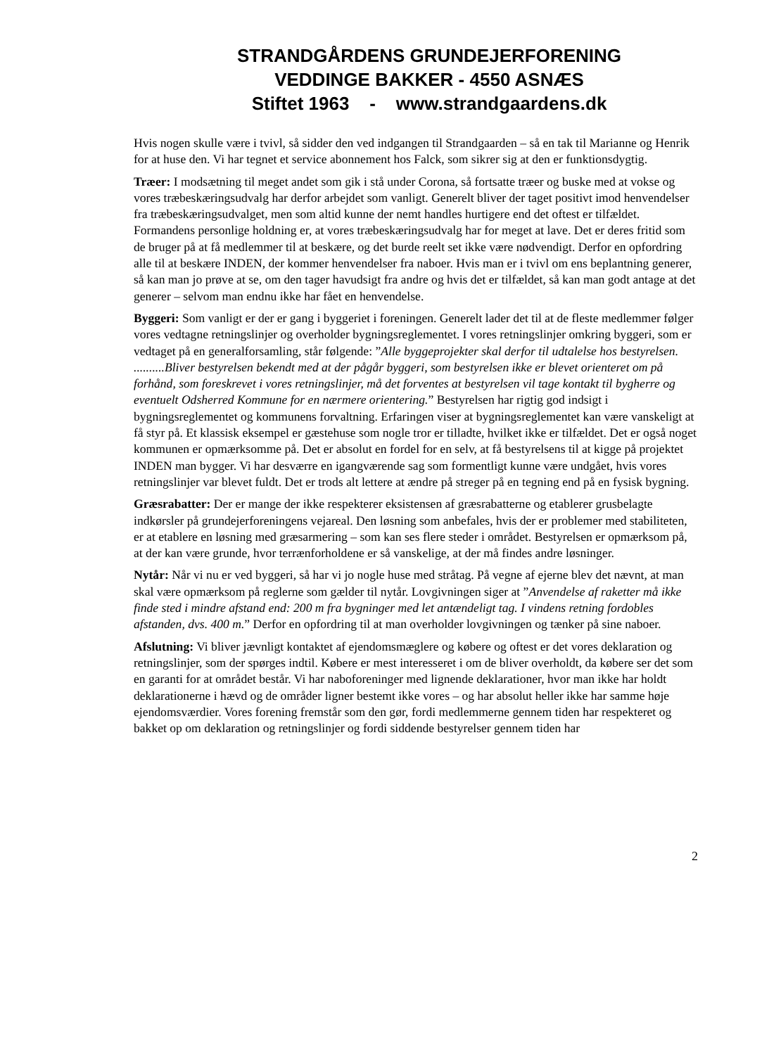STRANDGÅRDENS GRUNDEJERFORENING
VEDDINGE BAKKER - 4550 ASNÆS
Stiftet 1963 - www.strandgaardens.dk
Hvis nogen skulle være i tvivl, så sidder den ved indgangen til Strandgaarden – så en tak til Marianne og Henrik for at huse den. Vi har tegnet et service abonnement hos Falck, som sikrer sig at den er funktionsdygtig.
Træer: I modsætning til meget andet som gik i stå under Corona, så fortsatte træer og buske med at vokse og vores træbeskæringsudvalg har derfor arbejdet som vanligt. Generelt bliver der taget positivt imod henvendelser fra træbeskæringsudvalget, men som altid kunne der nemt handles hurtigere end det oftest er tilfældet. Formandens personlige holdning er, at vores træbeskæringsudvalg har for meget at lave. Det er deres fritid som de bruger på at få medlemmer til at beskære, og det burde reelt set ikke være nødvendigt. Derfor en opfordring alle til at beskære INDEN, der kommer henvendelser fra naboer. Hvis man er i tvivl om ens beplantning generer, så kan man jo prøve at se, om den tager havudsigt fra andre og hvis det er tilfældet, så kan man godt antage at det generer – selvom man endnu ikke har fået en henvendelse.
Byggeri: Som vanligt er der er gang i byggeriet i foreningen. Generelt lader det til at de fleste medlemmer følger vores vedtagne retningslinjer og overholder bygningsreglementet. I vores retningslinjer omkring byggeri, som er vedtaget på en generalforsamling, står følgende: ”Alle byggeprojekter skal derfor til udtalelse hos bestyrelsen. ..........Bliver bestyrelsen bekendt med at der pågår byggeri, som bestyrelsen ikke er blevet orienteret om på forhånd, som foreskrevet i vores retningslinjer, må det forventes at bestyrelsen vil tage kontakt til bygherre og eventuelt Odsherred Kommune for en nærmere orientering.” Bestyrelsen har rigtig god indsigt i bygningsreglementet og kommunens forvaltning. Erfaringen viser at bygningsreglementet kan være vanskeligt at få styr på. Et klassisk eksempel er gæstehuse som nogle tror er tilladte, hvilket ikke er tilfældet. Det er også noget kommunen er opmærksomme på. Det er absolut en fordel for en selv, at få bestyrelsens til at kigge på projektet INDEN man bygger. Vi har desværre en igangværende sag som formentligt kunne være undgået, hvis vores retningslinjer var blevet fuldt. Det er trods alt lettere at ændre på streger på en tegning end på en fysisk bygning.
Græsrabatter: Der er mange der ikke respekterer eksistensen af græsrabatterne og etablerer grusbelagte indkørsler på grundejerforeningens vejareal. Den løsning som anbefales, hvis der er problemer med stabiliteten, er at etablere en løsning med græsarmering – som kan ses flere steder i området. Bestyrelsen er opmærksom på, at der kan være grunde, hvor terrænforholdene er så vanskelige, at der må findes andre løsninger.
Nytår: Når vi nu er ved byggeri, så har vi jo nogle huse med stråtag. På vegne af ejerne blev det nævnt, at man skal være opmærksom på reglerne som gælder til nytår. Lovgivningen siger at ”Anvendelse af raketter må ikke finde sted i mindre afstand end: 200 m fra bygninger med let antændeligt tag. I vindens retning fordobles afstanden, dvs. 400 m.” Derfor en opfordring til at man overholder lovgivningen og tænker på sine naboer.
Afslutning: Vi bliver jævnligt kontaktet af ejendomsmæglere og købere og oftest er det vores deklaration og retningslinjer, som der spørges indtil. Købere er mest interesseret i om de bliver overholdt, da købere ser det som en garanti for at området består. Vi har naboforeninger med lignende deklarationer, hvor man ikke har holdt deklarationerne i hævd og de områder ligner bestemt ikke vores – og har absolut heller ikke har samme høje ejendomsværdier. Vores forening fremstår som den gør, fordi medlemmerne gennem tiden har respekteret og bakket op om deklaration og retningslinjer og fordi siddende bestyrelser gennem tiden har
2